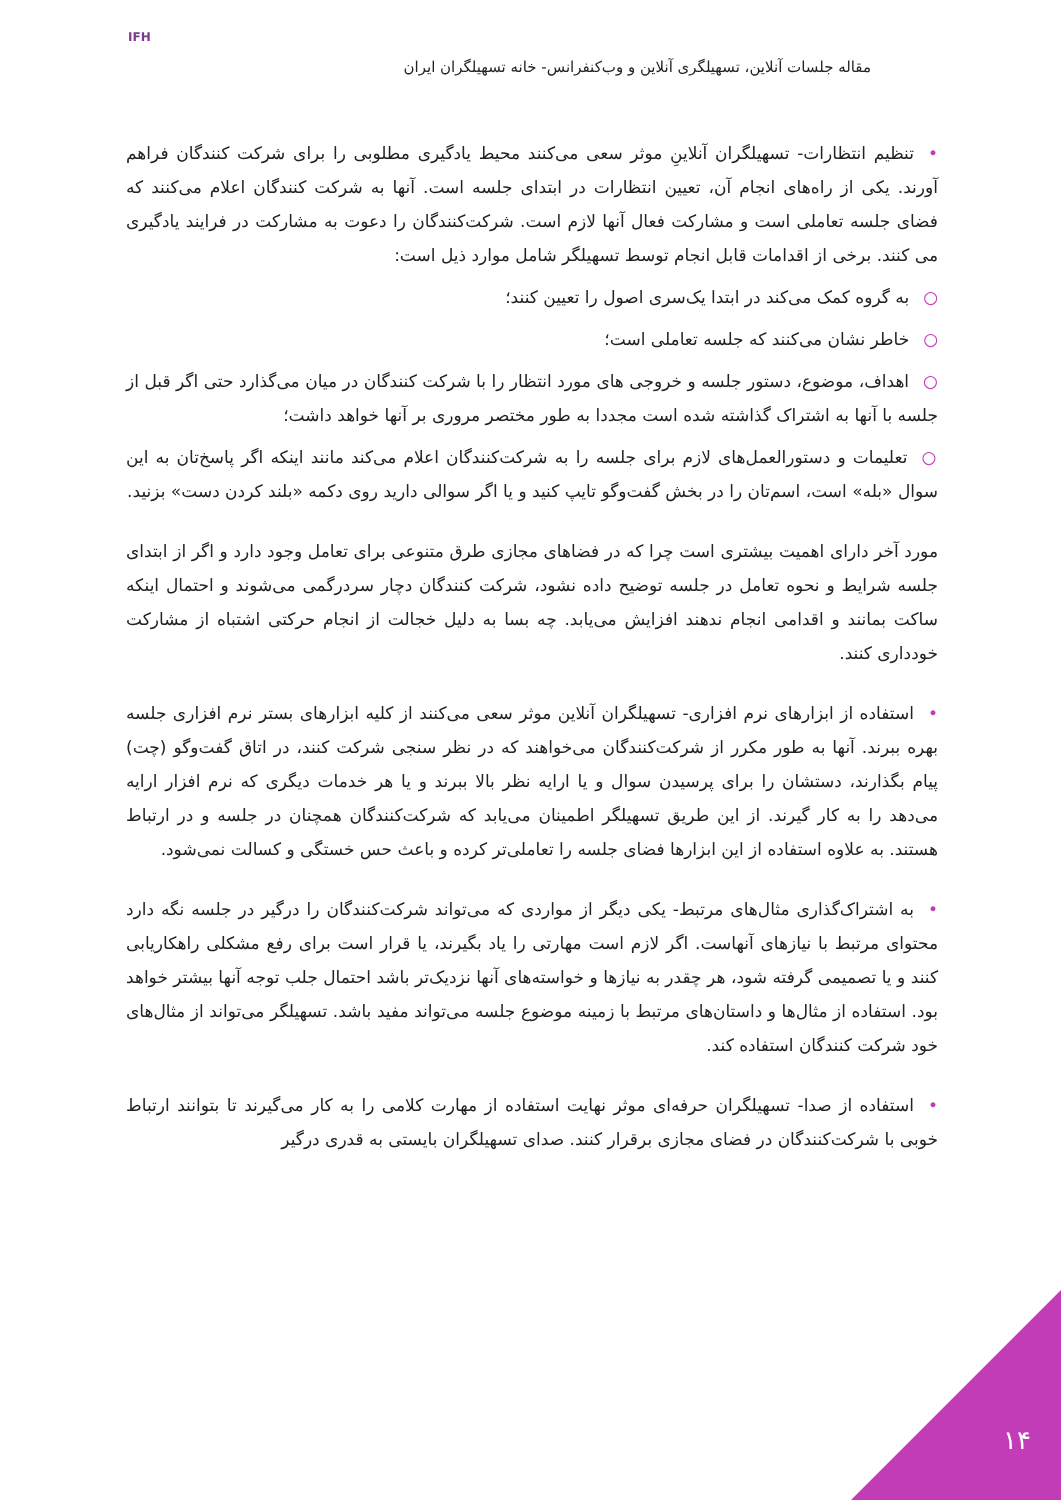IFH
مقاله جلسات آنلاین، تسهیلگری آنلاین و وب‌کنفرانس- خانه تسهیلگران ایران
•تنظیم انتظارات- تسهیلگران آنلاینِ موثر سعی می‌کنند محیط یادگیری مطلوبی را برای شرکت کنندگان فراهم آورند. یکی از راه‌های انجام آن، تعیین انتظارات در ابتدای جلسه است. آنها به شرکت کنندگان اعلام می‌کنند که فضای جلسه تعاملی است و مشارکت فعال آنها لازم است. شرکت‌کنندگان را دعوت به مشارکت در فرایند یادگیری می کنند. برخی از اقدامات قابل انجام توسط تسهیلگر شامل موارد ذیل است:
○به گروه کمک می‌کند در ابتدا یک‌سری اصول را تعیین کنند؛
○خاطر نشان می‌کنند که جلسه تعاملی است؛
○اهداف، موضوع، دستور جلسه و خروجی های مورد انتظار را با شرکت کنندگان در میان می‌گذارد حتی اگر قبل از جلسه با آنها به اشتراک گذاشته شده است مجددا به طور مختصر مروری بر آنها خواهد داشت؛
○تعلیمات و دستورالعمل‌های لازم برای جلسه را به شرکت‌کنندگان اعلام می‌کند مانند اینکه اگر پاسخ‌تان به این سوال «بله» است، اسم‌تان را در بخش گفت‌وگو تایپ کنید و یا اگر سوالی دارید روی دکمه «بلند کردن دست» بزنید.
مورد آخر دارای اهمیت بیشتری است چرا که در فضاهای مجازی طرق متنوعی برای تعامل وجود دارد و اگر از ابتدای جلسه شرایط و نحوه تعامل در جلسه توضیح داده نشود، شرکت کنندگان دچار سردرگمی می‌شوند و احتمال اینکه ساکت بمانند و اقدامی انجام ندهند افزایش می‌یابد. چه بسا به دلیل خجالت از انجام حرکتی اشتباه از مشارکت خودداری کنند.
•استفاده از ابزارهای نرم افزاری- تسهیلگران آنلاین موثر سعی می‌کنند از کلیه ابزارهای بستر نرم افزاری جلسه بهره ببرند. آنها به طور مکرر از شرکت‌کنندگان می‌خواهند که در نظر سنجی شرکت کنند، در اتاق گفت‌وگو (چت) پیام بگذارند، دستشان را برای پرسیدن سوال و یا ارایه نظر بالا ببرند و یا هر خدمات دیگری که نرم افزار ارایه می‌دهد را به کار گیرند. از این طریق تسهیلگر اطمینان می‌یابد که شرکت‌کنندگان همچنان در جلسه و در ارتباط هستند. به علاوه استفاده از این ابزارها فضای جلسه را تعاملی‌تر کرده و باعث حس خستگی و کسالت نمی‌شود.
•به اشتراک‌گذاری مثال‌های مرتبط- یکی دیگر از مواردی که می‌تواند شرکت‌کنندگان را درگیر در جلسه نگه دارد محتوای مرتبط با نیازهای آنهاست. اگر لازم است مهارتی را یاد بگیرند، یا قرار است برای رفع مشکلی راهکاریابی کنند و یا تصمیمی گرفته شود، هر چقدر به نیازها و خواسته‌های آنها نزدیک‌تر باشد احتمال جلب توجه آنها بیشتر خواهد بود. استفاده از مثال‌ها و داستان‌های مرتبط با زمینه موضوع جلسه می‌تواند مفید باشد. تسهیلگر می‌تواند از مثال‌های خود شرکت کنندگان استفاده کند.
•استفاده از صدا- تسهیلگران حرفه‌ای موثر نهایت استفاده از مهارت کلامی را به کار می‌گیرند تا بتوانند ارتباط خوبی با شرکت‌کنندگان در فضای مجازی برقرار کنند. صدای تسهیلگران بایستی به قدری درگیر
۱۴